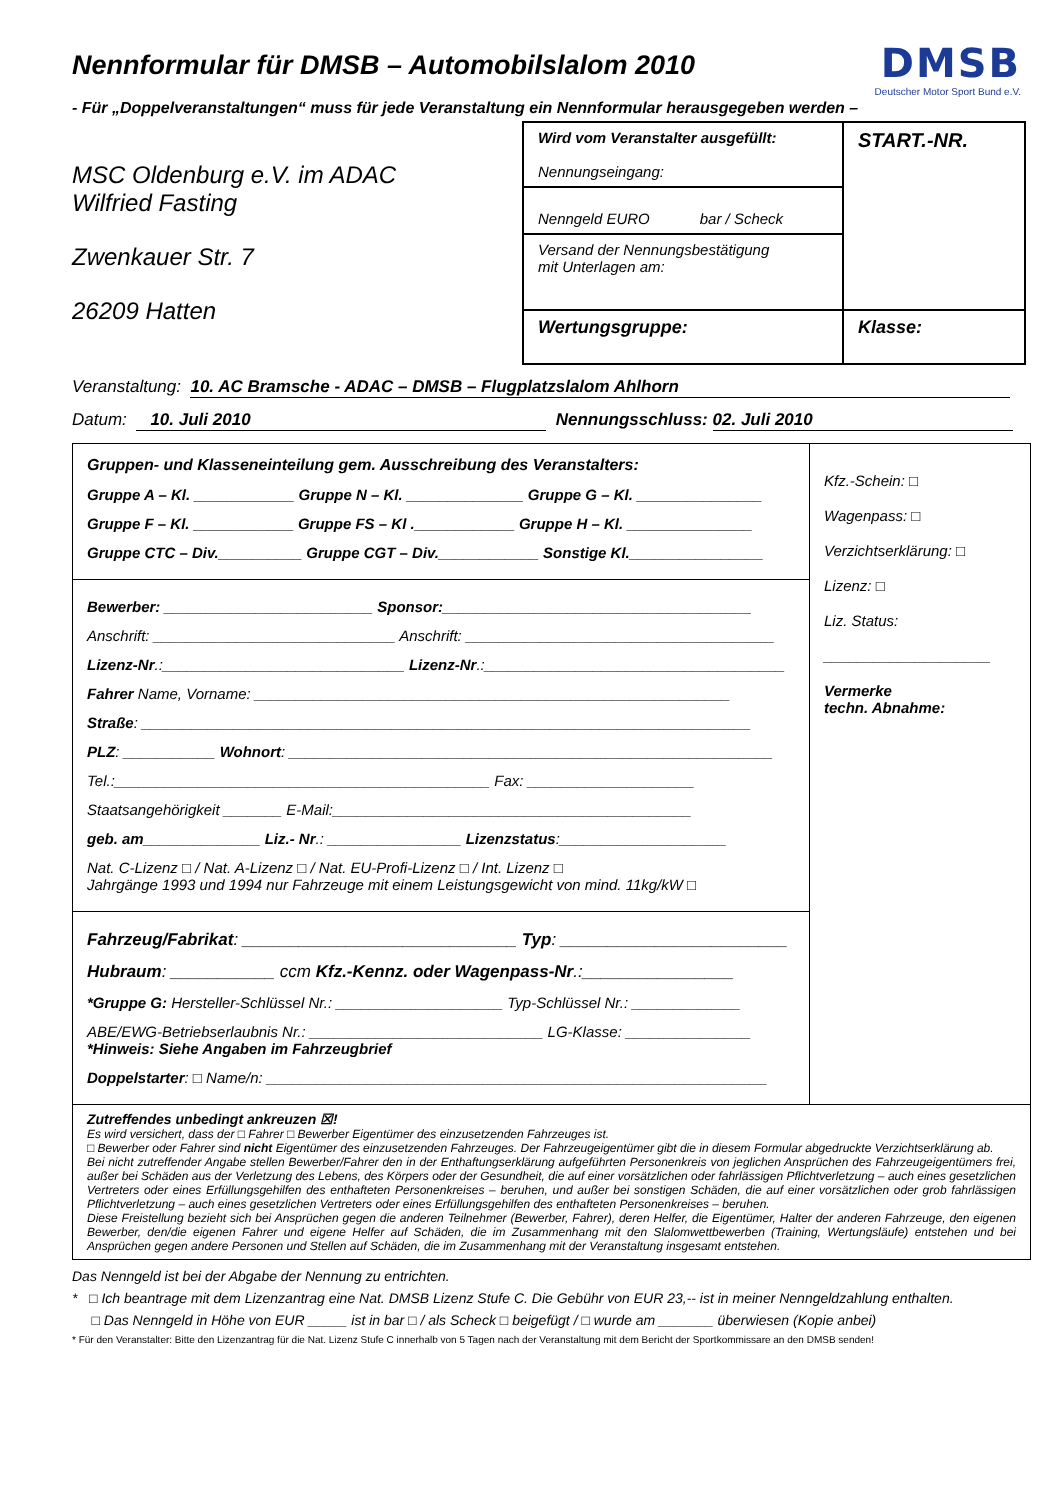DMSB
Deutscher Motor Sport Bund e.V.
Nennformular für DMSB – Automobilslalom 2010
- Für „Doppelveranstaltungen“ muss für jede Veranstaltung ein Nennformular herausgegeben werden –
MSC Oldenburg e.V. im ADAC
Wilfried Fasting
Zwenkauer Str. 7
26209 Hatten
Wird vom Veranstalter ausgefüllt:
Nennungseingang:
START.-NR.
Nenngeld EURO bar / Scheck
Versand der Nennungsbestätigung
mit Unterlagen am:
Wertungsgruppe:
Klasse:
Veranstaltung: 10. AC Bramsche - ADAC – DMSB – Flugplatzslalom Ahlhorn
Datum: 10. Juli 2010 Nennungsschluss: 02. Juli 2010
Gruppen- und Klasseneinteilung gem. Ausschreibung des Veranstalters:
Gruppe A – Kl. ____________ Gruppe N – Kl. ______________ Gruppe G – Kl. _______________
Gruppe F – Kl. ____________ Gruppe FS – Kl .____________ Gruppe H – Kl. _______________
Gruppe CTC – Div.__________ Gruppe CGT – Div.____________ Sonstige Kl.________________
Bewerber: _________________________ Sponsor:_____________________________________
Anschrift: _____________________________ Anschrift: _____________________________________
Lizenz-Nr.:_____________________________ Lizenz-Nr.:____________________________________
Fahrer Name, Vorname: _________________________________________________________
Straße: _________________________________________________________________________
PLZ: ___________ Wohnort: __________________________________________________________
Tel.:_____________________________________________ Fax: ____________________
Staatsangehörigkeit _______ E-Mail:___________________________________________
geb. am______________ Liz.- Nr.: ________________ Lizenzstatus:____________________
Nat. C-Lizenz □ / Nat. A-Lizenz □ / Nat. EU-Profi-Lizenz □ / Int. Lizenz □
Jahrgänge 1993 und 1994 nur Fahrzeuge mit einem Leistungsgewicht von mind. 11kg/kW □
Fahrzeug/Fabrikat: _____________________________ Typ: ________________________
Hubraum: ___________ ccm Kfz.-Kennz. oder Wagenpass-Nr.:________________
*Gruppe G: Hersteller-Schlüssel Nr.: ____________________ Typ-Schlüssel Nr.: _____________
ABE/EWG-Betriebserlaubnis Nr.: ____________________________ LG-Klasse: _______________
*Hinweis: Siehe Angaben im Fahrzeugbrief
Doppelstarter: □ Name/n: ____________________________________________________________
Kfz.-Schein: □
Wagenpass: □
Verzichtserklärung: □
Lizenz: □
Liz. Status:
____________________
Vermerke
techn. Abnahme:
Zutreffendes unbedingt ankreuzen ☒!
Es wird versichert, dass der □ Fahrer □ Bewerber Eigentümer des einzusetzenden Fahrzeuges ist.
□ Bewerber oder Fahrer sind nicht Eigentümer des einzusetzenden Fahrzeuges. Der Fahrzeugeigentümer gibt die in diesem Formular abgedruckte Verzichtserklärung ab.
Bei nicht zutreffender Angabe stellen Bewerber/Fahrer den in der Enthaftungserklärung aufgeführten Personenkreis von jeglichen Ansprüchen des Fahrzeugeigentümers frei, außer bei Schäden aus der Verletzung des Lebens, des Körpers oder der Gesundheit, die auf einer vorsätzlichen oder fahrlässigen Pflichtverletzung – auch eines gesetzlichen Vertreters oder eines Erfüllungsgehilfen des enthafteten Personenkreises – beruhen, und außer bei sonstigen Schäden, die auf einer vorsätzlichen oder grob fahrlässigen Pflichtverletzung – auch eines gesetzlichen Vertreters oder eines Erfüllungsgehilfen des enthafteten Personenkreises – beruhen.
Diese Freistellung bezieht sich bei Ansprüchen gegen die anderen Teilnehmer (Bewerber, Fahrer), deren Helfer, die Eigentümer, Halter der anderen Fahrzeuge, den eigenen Bewerber, den/die eigenen Fahrer und eigene Helfer auf Schäden, die im Zusammenhang mit den Slalomwettbewerben (Training, Wertungsläufe) entstehen und bei Ansprüchen gegen andere Personen und Stellen auf Schäden, die im Zusammenhang mit der Veranstaltung insgesamt entstehen.
Das Nenngeld ist bei der Abgabe der Nennung zu entrichten.
* □ Ich beantrage mit dem Lizenzantrag eine Nat. DMSB Lizenz Stufe C. Die Gebühr von EUR 23,-- ist in meiner Nenngeldzahlung enthalten.
□ Das Nenngeld in Höhe von EUR _____ ist in bar □ / als Scheck □ beigefügt / □ wurde am _______ überwiesen (Kopie anbei)
* Für den Veranstalter: Bitte den Lizenzantrag für die Nat. Lizenz Stufe C innerhalb von 5 Tagen nach der Veranstaltung mit dem Bericht der Sportkommissare an den DMSB senden!